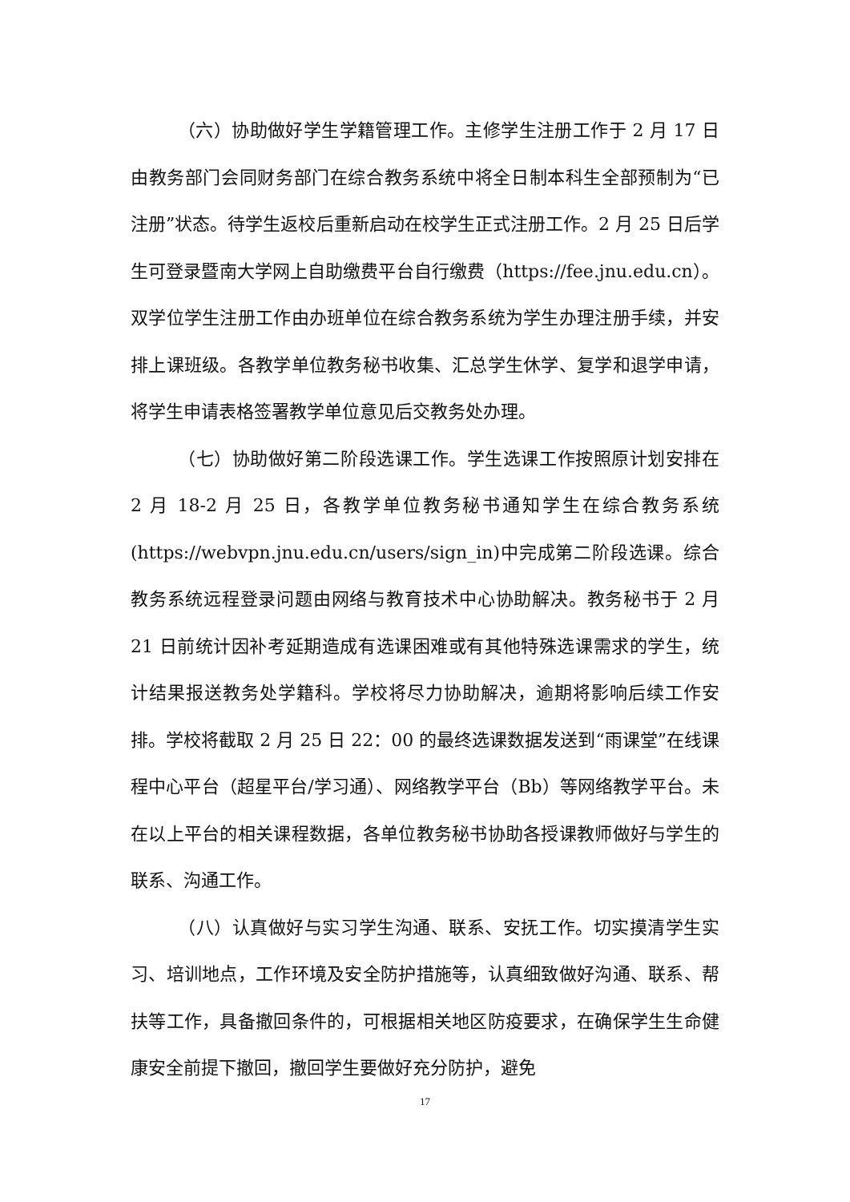（六）协助做好学生学籍管理工作。主修学生注册工作于 2 月 17 日由教务部门会同财务部门在综合教务系统中将全日制本科生全部预制为“已注册”状态。待学生返校后重新启动在校学生正式注册工作。2 月 25 日后学生可登录暨南大学网上自助缴费平台自行缴费（https://fee.jnu.edu.cn）。双学位学生注册工作由办班单位在综合教务系统为学生办理注册手续，并安排上课班级。各教学单位教务秘书收集、汇总学生休学、复学和退学申请，将学生申请表格签署教学单位意见后交教务处办理。
（七）协助做好第二阶段选课工作。学生选课工作按照原计划安排在 2 月 18-2 月 25 日，各教学单位教务秘书通知学生在综合教务系统(https://webvpn.jnu.edu.cn/users/sign_in)中完成第二阶段选课。综合教务系统远程登录问题由网络与教育技术中心协助解决。教务秘书于 2 月 21 日前统计因补考延期造成有选课困难或有其他特殊选课需求的学生，统计结果报送教务处学籍科。学校将尽力协助解决，逾期将影响后续工作安排。学校将截取 2 月 25 日 22：00 的最终选课数据发送到“雨课堂”在线课程中心平台（超星平台/学习通）、网络教学平台（Bb）等网络教学平台。未在以上平台的相关课程数据，各单位教务秘书协助各授课教师做好与学生的联系、沟通工作。
（八）认真做好与实习学生沟通、联系、安抚工作。切实摸清学生实习、培训地点，工作环境及安全防护措施等，认真细致做好沟通、联系、帮扶等工作，具备撤回条件的，可根据相关地区防疫要求，在确保学生生命健康安全前提下撤回，撤回学生要做好充分防护，避免
17